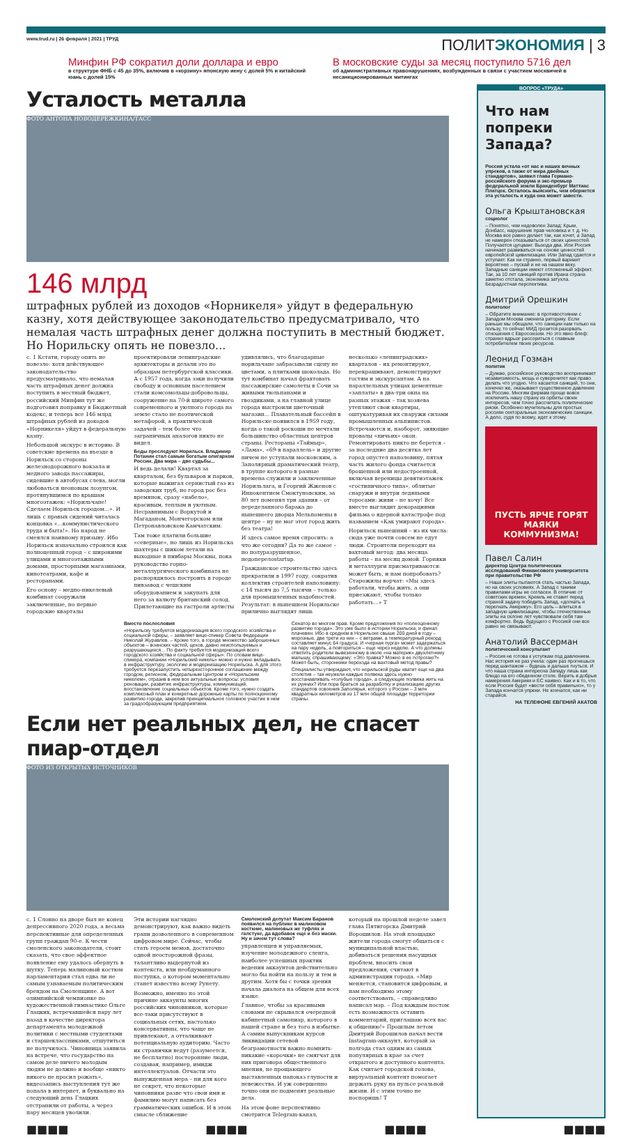www.trud.ru | 26 февраля | 2021 | ТРУД ПОЛИТЭКОНОМИЯ | 3
Минфин РФ сократил доли доллара и евро
в структуре ФНБ с 45 до 35%, включив в «корзину» японскую иену с долей 5% и китайский юань с долей 15%
В московские суды за месяц поступило 5716 дел
об административных правонарушениях, возбужденных в связи с участием москвичей в несанкционированных митингах
Усталость металла
ФОТО АНТОНА НОВОДЕРЕЖКИНА/ТАСС
146 млрд
штрафных рублей из доходов «Норникеля» уйдут в федеральную казну, хотя действующее законодательство предусматривало, что немалая часть штрафных денег должна поступить в местный бюджет. Но Норильску опять не повезло...
с. 1 Кстати, городу опять не повезло: хотя действующее законодательство предусматривало, что немалая часть штрафных денег должна поступить в местный бюджет, российский Минфин тут же подготовил поправку в Бюджетный кодекс, и теперь все 146 млрд штрафных рублей из доходов «Норникеля» уйдут в федеральную казну.
Небольшой экскурс в историю. В советские времена на въезде в Норильск со стороны железнодорожного вокзала и медного завода пассажиры, сидевшие в автобусах слева, могли любоваться неоновым лозунгом, протянувшимся по крышам многоэтажек: «Норильчане! Сделаем Норильск городом...». И лишь с правых сидений читалась концовка «...коммунистического труда и быта!». Но народ не смеялся наивному призыву. Ибо Норильск изначально строился как полноценный город – с широкими улицами и многоэтажными домами, просторными магазинами, кинотеатрами, кафе и ресторанами.
Его основу – медно-никелевый комбинат сооружали заключенные, но первые городские кварталы проектировали ленинградские архитекторы и делали это по образцам петербургской классики. А с 1957 года, когда зэки получили свободу и основным населением стали комсомольцы-добровольцы, сооружение на 70-й широте самого современного и уютного города на земле стало не поэтической метафорой, а практической задачей – тем более что заграничных аналогов никто не видел.
Беды преследуют Норильск. Владимир Потанин стал самым богатым олигархом России. Два мира – две судьбы...
И ведь делали! Квартал за кварталом, без бульваров и парков, которые выжигал сернистый газ из заводских труб, но город рос без времянок, сразу «набело», красивым, теплым и уютным. Несравнимым с Воркутой и Магаданом, Мончегорском или Петропавловском-Камчатским.
Там тоже платили большие «северные», но лишь из Норильска шахтеры с шиком летали на выходные в пивбары Москвы, пока руководство горно-металлургического комбината не распорядилось построить в городе пивзавод с чешским оборудованием и закупать для него за валюту британский солод. Прилетающие на гастроли артисты удивлялись, что благодарные норильчане забрасывали сцену не цветами, а плитками шоколада. Но тут комбинат начал фрахтовать пассажирские самолеты в Сочи за живыми тюльпанами и гвоздиками, а на главной улице города выстроили цветочный магазин... Плавательный бассейн в Норильске появился в 1959 году, когда о такой роскоши не мечтали большинство областных центров страны. Рестораны «Таймыр», «Лама», «69-я параллель» и другие ничем не уступали московским, а Заполярный драматический театр, в труппе которого в разные времена служили и заключенные Норильлага, и Георгий Жженов с Иннокентием Смоктуновским, за 80 лет поменял три здания – от переделанного барака до нынешнего дворца Мельпомены в центре – ну не мог этот город жить без театра!
И здесь самое время спросить: а что же сегодня? Да то же самое – но полуразрушенное, недоперелоstartup.
Гражданское строительство здесь прекратили в 1997 году, сократив коллектив строителей наполовину: с 14 тысяч до 7,5 тысячи – только для промышленных надобностей. Результат: в нынешнем Норильске прилично выглядят лишь несколько «ленинградских» кварталов – их ремонтируют, перекрашивают, демонстрируют гостям и экскурсантам. А на параллельных улицах цементные «заплаты» в два-три окна на разных этажах – так хозяева утепляют свои квартиры, оштукатуривая их снаружи силами промышленных альпинистов. Встречаются и, наоборот, зияющие провалы «ничьих» окон. Ремонтировать никто не берется – за последние два десятка лет город опустел наполовину, пятая часть жилого фонда считается брошенной или недостроенной, включая вереницы девятиэтажек «гостиничного типа», облитые снаружи и внутри ледяными торосами: живи – не хочу! Все вместе выглядит декорациями фильма о ядерной катастрофе под названием «Как умирают города».
Норильск нынешний – из их числа: сюда уже почти совсем не едут люди. Строители переходят на вахтовый метод: два месяца работы – на месяц домой. Горняки и металлурги присматриваются: может быть, и нам попробовать? Старожилы ворчат: «Мы здесь работали, чтобы жить, а они приезжают, чтобы только работать...» Т
Вместо послесловия
«Норильску требуется модернизация всего городского хозяйства и социальной сферы, – заявляет вице-спикер Совета Федерации Николай Журавлев. – Кроме того, в городе множество заброшенных объектов – воинских частей, цехов, давно неиспользуемых и разрушающихся... По факту требуется модернизация всего городского хозяйства и социальной сферы». По словам вице-спикера, компании «Норильский никель» можно и нужно вкладывать в инфраструктуру, экологию и модернизацию Норильска. А для этого требуется перезапустить четырехстороннее соглашение между городом, регионом, федеральным Центром и «Норильским никелем», отразив в нем все актуальные вопросы: условия реновации, развитие инфраструктуры, коммуникаций, восстановление социальных объектов. Кроме того, нужно создать комплексный план и конкретные дорожные карты по полноценному развитию города, закрепив принципиальное головное участие в нем за градообразующим предприятием.
Сенатор во многом прав. Кроме предложения по «полноценному развитию города». Это уже было в истории Норильска, и финал плачевен. Ибо в среднем в Норильске свыше 200 дней в году – морозные, две трети из них – с ветрами, а температурный рекорд составляет минус 64 градуса. И «черная пурга» может задержаться на пару недель, а повториться – еще через неделю. А что должны ответить родители вывезенному в июле «на материк» двухлетнему малышу, спрашивающему: «Это травка? Можно я ее потрогаю?» Может быть, сторонники перехода на вахтовый метод правы?
Специалисты утверждают, что норильской руды хватит еще на два столетия – так неужели каждые полвека здесь нужно восстанавливать «голубые города», а следующие полвека жить на их руинах? Или пора браться за разработку и реализацию других стандартов освоения Заполярья, которого у России – 3 млн квадратных километров из 17 млн общей площади территории страны.
Если нет реальных дел, не спасет пиар-отдел
ФОТО ИЗ ОТКРЫТЫХ ИСТОЧНИКОВ
с. 1 Словно на дворе был не конец депрессивного 2020 года, а весьма перспективные для определенных групп граждан 90-е. К чести смоленского законодателя, стоит сказать, что свое эффектное появление ему удалось обернуть в шутку. Теперь малиновый костюм парламентария стал едва ли не самым узнаваемым политическим брендом на Смоленщине. А вот олимпийской чемпионке по художественной гимнастике Ольге Глацких, встречавшейся пару лет назад в качестве директора департамента молодежной политики с местными студентами и старшеклассниками, отшутиться не получилось. Чиновница заявила на встрече, что государство на самом деле ничего молодым людям не должно и вообще «никто никого не просил рожать», видеозапись выступления тут же попала в интернет, и буквально на следующий день Глацких отстранили от работы, а через пару месяцев уволили.
Эти истории наглядно демонстрируют, как важно видеть грани дозволенного в современном цифровом мире. Сейчас, чтобы стать героем мемов, достаточно одной неосторожной фразы, талантливо выдернутой из контекста, или необдуманного поступка, о котором моментально станет известно всему Рунету.
Возможно, именно по этой причине аккаунты многих российских чиновников, которые все-таки присутствуют в социальных сетях, настолько консервативны, что чаще не привлекают, а отталкивают потенциальную аудиторию. Часто их странички ведут (разумеется, не бесплатно) посторонние люди, создавая, например, имидж интеллектуалов. Отчасти это вынужденная мера – ни для кого не секрет, что некоторые чиновники разве что свои имя и фамилию могут написать без грамматических ошибок. И в этом смысле сближение
Смоленский депутат Максим Баранов появился на публике в малиновом костюме, малиновых же туфлях и галстуке, да вдобавок еще и без маски. Ну и зачем тут слова?
управленцев и управляемых, изучение молодежного сленга, наиболее успешных практик ведения аккаунтов действительно могло бы пойти на пользу и тем и другим. Хотя бы с точки зрения начала диалога на общем для всех языке.
Главное, чтобы за красивыми словами не скрывался очередной кабинетный самопиар, которого в нашей стране и без того в избытке. А самим выпускникам курсов ликвидации сетевой безграмотности важно помнить: никакие «корочки» не смягчат для них приговора общественного мнения, не прощающего выставленных напоказ глупости и невежества. И уж совершенно точно они не подменят реальные дела.
На этом фоне перспективно смотрится Telegram-канал, который на прошлой неделе завел глава Пятигорска Дмитрий Ворошилов. На этой площадке жители города смогут общаться с муниципальной властью, добиваться решения насущных проблем, вносить свои предложения, считают в администрации города. «Мир меняется, становится цифровым, и нам необходимо этому соответствовать, – справедливо написал мэр. – Под каждым постом есть возможность оставить комментарий, приглашаю всех вас к общению!» Прошлым летом Дмитрий Ворошилов начал вести Instagram-аккаунт, который за полгода стал одним из самых популярных в крае за счет открытого и доступного контента. Как считает городской голова, виртуальный контент помогает держать руку на пульсе реальной жизни. И с этим точно не поспоришь! Т
ВОПРОС «ТРУДА»
Что нам попреки Запада?
Россия устала «от нас и наших вечных упреков, а также от мира двойных стандартов», заявил глава Германо-российского форума и экс-премьер федеральной земли Бранденбург Маттиас Платцек. Осталось выяснить, чем обернется эта усталость и куда она может завести.
Ольга Крыштановская
социолог
– Понятно, чем недоволен Запад: Крым, Донбасс, нарушение прав человека и т. д. Но Москва все равно делает так, как хочет, а Запад не намерен отказываться от своих ценностей. Получается цугцванг. Выхода два. Или Россия начинает развиваться на основе ценностей европейской цивилизации. Или Запад сдается и уступает. Как ни странно, первый вариант вероятнее – пускай и не на нашем веку. Западные санкции имеют отложенный эффект. Так, за 10 лет санкций против Ирана страна заметно отстала, экономика затухла. Безрадостная перспектива.
Дмитрий Орешкин
политолог
– Обратите внимание: в противостоянии с Западом Москва сменила риторику. Если раньше мы обещали, что санкции нам только на пользу, то сейчас МИД грозится разорвать отношения с Евросоюзом. Но это явно блеф: странно вдрызг рассориться с главным потребителем твоих ресурсов.
Леонид Гозман
политик
– Думаю, российское руководство воспринимает независимость, мощь и суверенитет как право делать что угодно. Что касается санкций, то они, конечно же, оказывают существенное давление на Россию. Многим фирмам проще вовсе исключить нашу страну из орбиты своих интересов, чем точно рассчитать политические риски. Особенно мучительны для простых россиян секторальные экономические санкции. А дело, судя по всему, идет к этому.
ПУСТЬ ЯРЧЕ ГОРЯТ МАЯКИ КОММУНИЗМА!
Павел Салин
директор Центра политических исследований Финансового университета при правительстве РФ
– Наши элиты пытаются стать частью Запада, но на своих условиях. А Запад с такими правилами игры не согласен. В отличие от советских времен, Кремль не ставит перед страной задачу победить Запад, «догнать и перегнать Америку». Его цель – влиться в западную цивилизацию, чтобы отечественные элиты на склоне лет чувствовали себя там комфортно. Ведь будущего с Россией они все равно не связывают.
Анатолий Вассерман
политический консультант
– Россия не готова к уступкам под давлением. Нас история не раз учила: один раз прогнешься перед шантажом – будешь и дальше гнуться. И что наша страна интересна Западу лишь как блюдо на его обеденном столе. Верить в добрые намерения Америки и ЕС наивно. Как и в то, что если Россия будет «вести себя правильно», то у Запада кончатся упреки. Не кончатся, как ни старайся.
НА ТЕЛЕФОНЕ ЕВГЕНИЙ АКАТОВ
■■■■ ■■■■ ■■■■ ■■■■